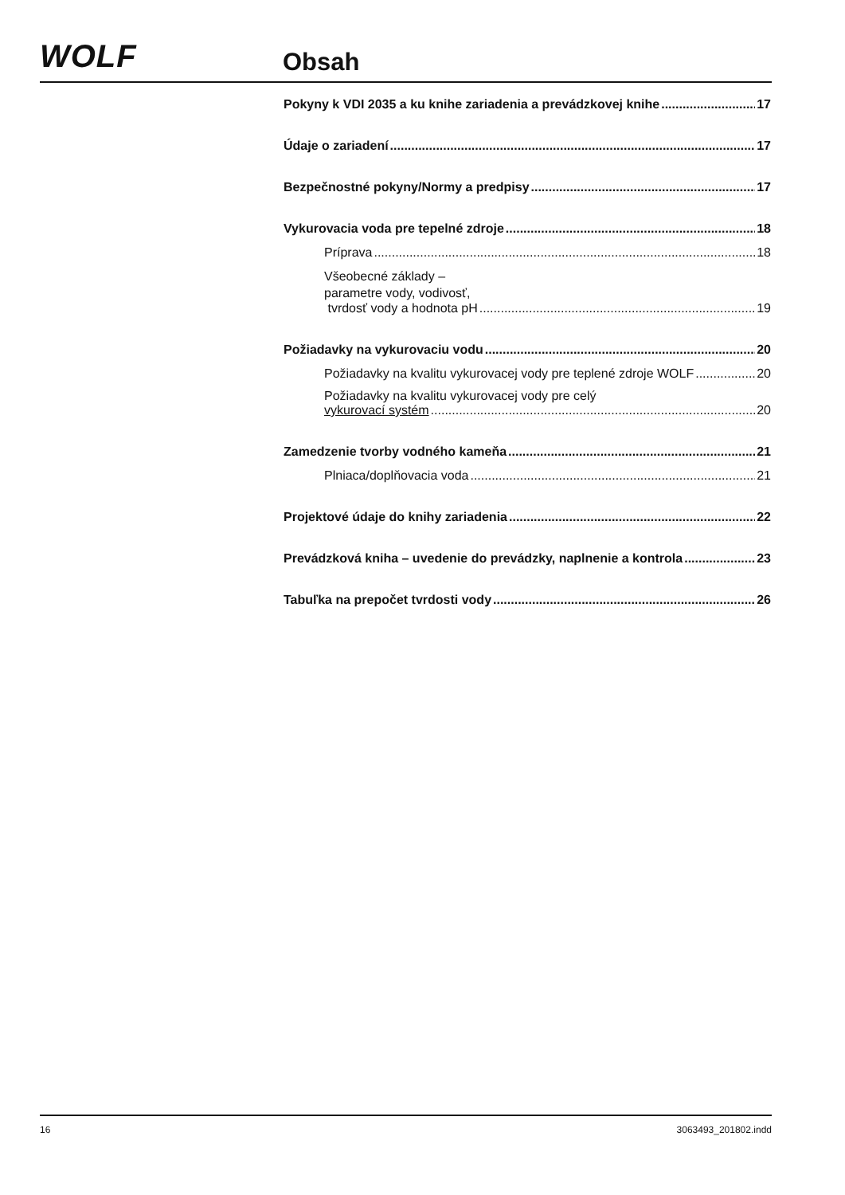WOLF Obsah
Pokyny k VDI 2035 a ku knihe zariadenia a prevádzkovej knihe 17
Údaje o zariadení 17
Bezpečnostné pokyny/Normy a predpisy 17
Vykurovacia voda pre tepelné zdroje 18
Príprava 18
Všeobecné základy –
parametre vody, vodivosť,
tvrdosť vody a hodnota pH 19
Požiadavky na vykurovaciu vodu 20
Požiadavky na kvalitu vykurovacej vody pre teplené zdroje WOLF 20
Požiadavky na kvalitu vykurovacej vody pre celý
vykurovací systém 20
Zamedzenie tvorby vodného kameňa 21
Plniaca/doplňovacia voda 21
Projektové údaje do knihy zariadenia 22
Prevádzková kniha – uvedenie do prevádzky, naplnenie a kontrola 23
Tabuľka na prepočet tvrdosti vody 26
16 3063493_201802.indd